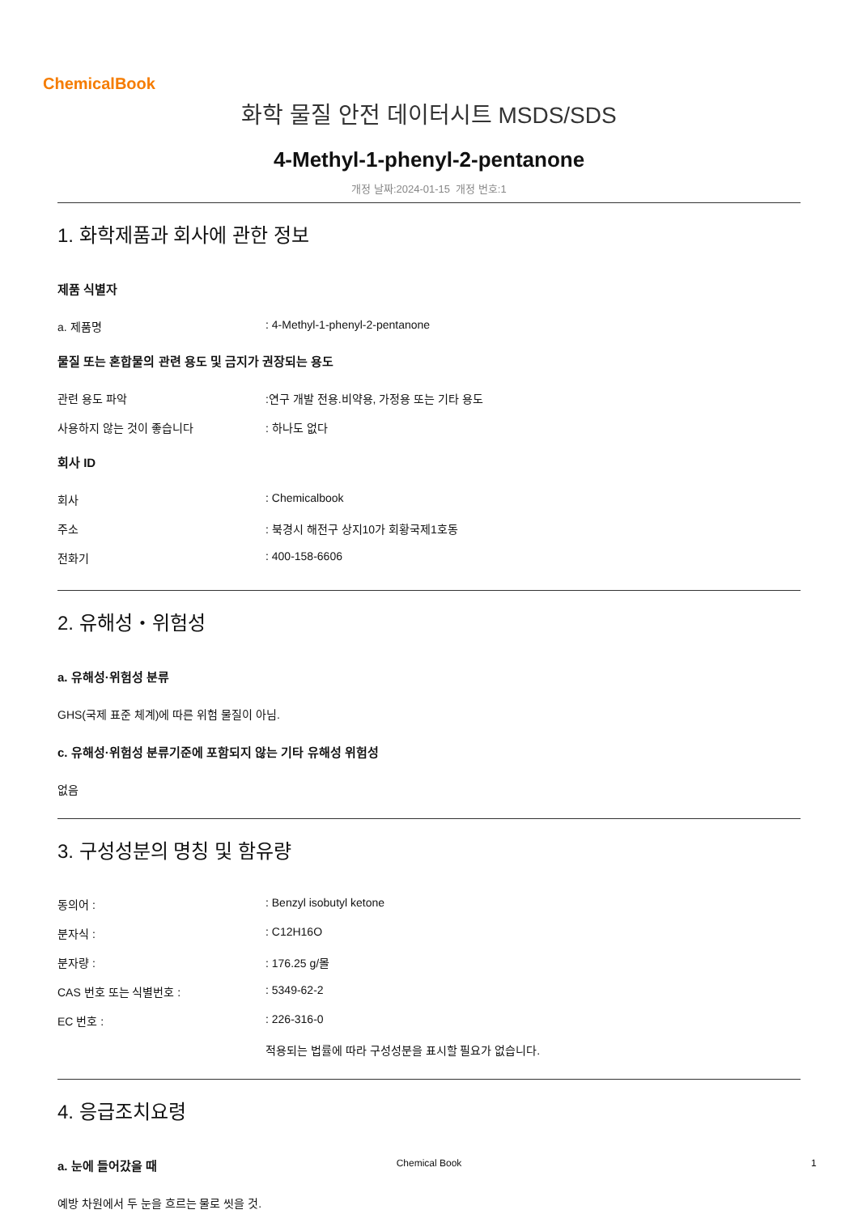ChemicalBook
화학 물질 안전 데이터시트 MSDS/SDS
4-Methyl-1-phenyl-2-pentanone
개정 날짜:2024-01-15 개정 번호:1
1. 화학제품과 회사에 관한 정보
제품 식별자
a. 제품명 : 4-Methyl-1-phenyl-2-pentanone
물질 또는 혼합물의 관련 용도 및 금지가 권장되는 용도
관련 용도 파악 :연구 개발 전용.비약용, 가정용 또는 기타 용도
사용하지 않는 것이 좋습니다 : 하나도 없다
회사 ID
회사 : Chemicalbook
주소 : 북경시 해전구 상지10가 회황국제1호동
전화기 : 400-158-6606
2. 유해성・위험성
a. 유해성·위험성 분류
GHS(국제 표준 체계)에 따른 위험 물질이 아님.
c. 유해성·위험성 분류기준에 포함되지 않는 기타 유해성 위험성
없음
3. 구성성분의 명칭 및 함유량
동의어 : : Benzyl isobutyl ketone
분자식 : : C12H16O
분자량 : : 176.25 g/몰
CAS 번호 또는 식별번호 : : 5349-62-2
EC 번호 : : 226-316-0
적용되는 법률에 따라 구성성분을 표시할 필요가 없습니다.
4. 응급조치요령
a. 눈에 들어갔을 때
예방 차원에서 두 눈을 흐르는 물로 씻을 것.
Chemical Book 1